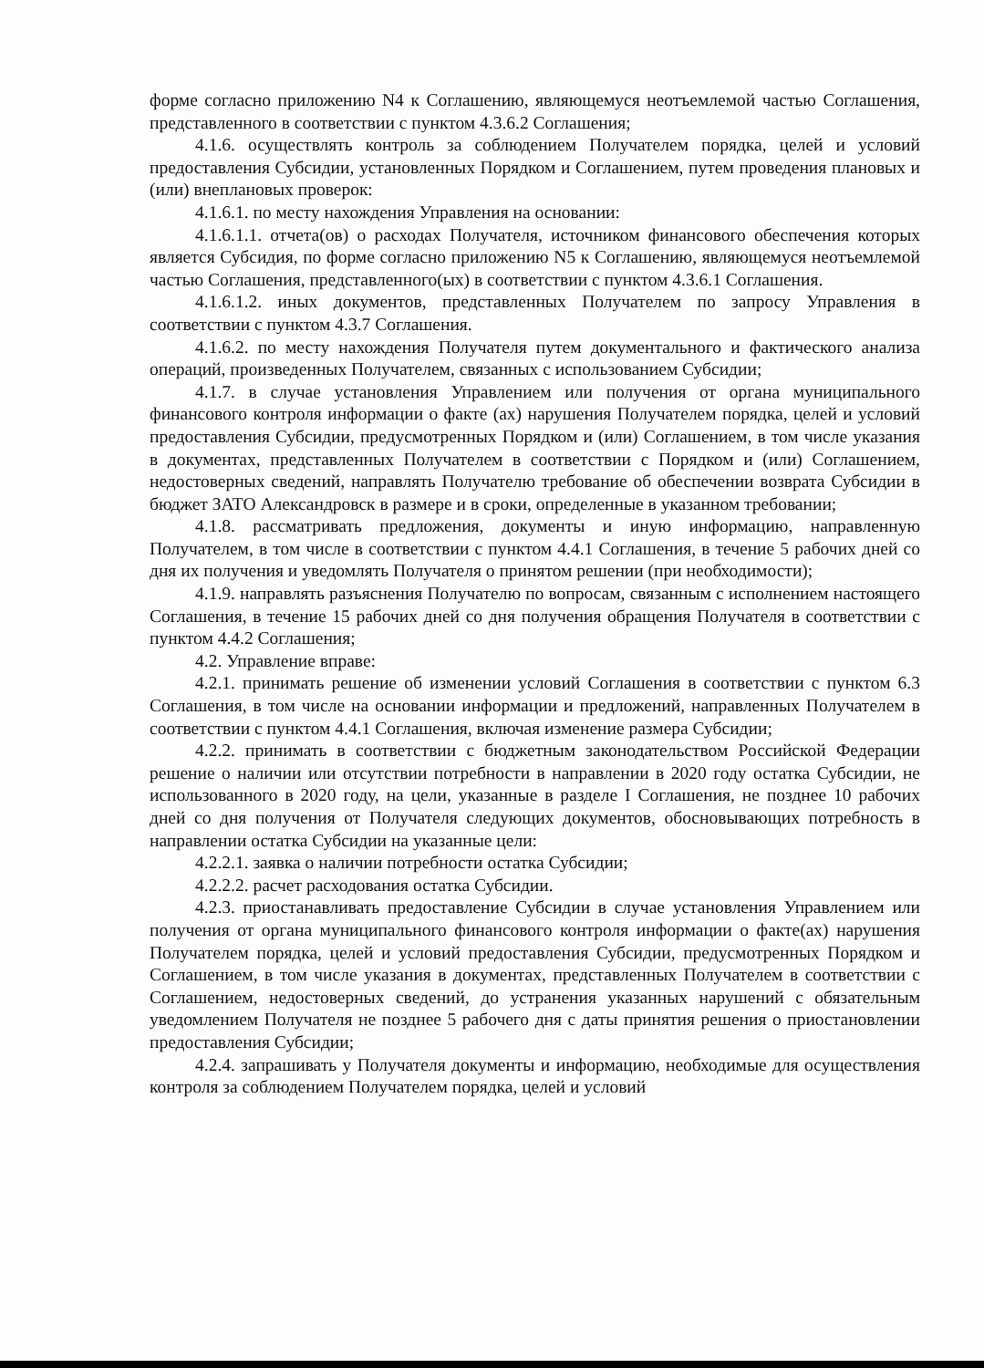форме согласно приложению N4 к Соглашению, являющемуся неотъемлемой частью Соглашения, представленного в соответствии с пунктом 4.3.6.2 Соглашения;
4.1.6. осуществлять контроль за соблюдением Получателем порядка, целей и условий предоставления Субсидии, установленных Порядком и Соглашением, путем проведения плановых и (или) внеплановых проверок:
4.1.6.1. по месту нахождения Управления на основании:
4.1.6.1.1. отчета(ов) о расходах Получателя, источником финансового обеспечения которых является Субсидия, по форме согласно приложению N5 к Соглашению, являющемуся неотъемлемой частью Соглашения, представленного(ых) в соответствии с пунктом 4.3.6.1 Соглашения.
4.1.6.1.2. иных документов, представленных Получателем по запросу Управления в соответствии с пунктом 4.3.7 Соглашения.
4.1.6.2. по месту нахождения Получателя путем документального и фактического анализа операций, произведенных Получателем, связанных с использованием Субсидии;
4.1.7. в случае установления Управлением или получения от органа муниципального финансового контроля информации о факте (ах) нарушения Получателем порядка, целей и условий предоставления Субсидии, предусмотренных Порядком и (или) Соглашением, в том числе указания в документах, представленных Получателем в соответствии с Порядком и (или) Соглашением, недостоверных сведений, направлять Получателю требование об обеспечении возврата Субсидии в бюджет ЗАТО Александровск в размере и в сроки, определенные в указанном требовании;
4.1.8. рассматривать предложения, документы и иную информацию, направленную Получателем, в том числе в соответствии с пунктом 4.4.1 Соглашения, в течение 5 рабочих дней со дня их получения и уведомлять Получателя о принятом решении (при необходимости);
4.1.9. направлять разъяснения Получателю по вопросам, связанным с исполнением настоящего Соглашения, в течение 15 рабочих дней со дня получения обращения Получателя в соответствии с пунктом 4.4.2 Соглашения;
4.2. Управление вправе:
4.2.1. принимать решение об изменении условий Соглашения в соответствии с пунктом 6.3 Соглашения, в том числе на основании информации и предложений, направленных Получателем в соответствии с пунктом 4.4.1 Соглашения, включая изменение размера Субсидии;
4.2.2. принимать в соответствии с бюджетным законодательством Российской Федерации решение о наличии или отсутствии потребности в направлении в 2020 году остатка Субсидии, не использованного в 2020 году, на цели, указанные в разделе I Соглашения, не позднее 10 рабочих дней со дня получения от Получателя следующих документов, обосновывающих потребность в направлении остатка Субсидии на указанные цели:
4.2.2.1. заявка о наличии потребности остатка Субсидии;
4.2.2.2. расчет расходования остатка Субсидии.
4.2.3. приостанавливать предоставление Субсидии в случае установления Управлением или получения от органа муниципального финансового контроля информации о факте(ах) нарушения Получателем порядка, целей и условий предоставления Субсидии, предусмотренных Порядком и Соглашением, в том числе указания в документах, представленных Получателем в соответствии с Соглашением, недостоверных сведений, до устранения указанных нарушений с обязательным уведомлением Получателя не позднее 5 рабочего дня с даты принятия решения о приостановлении предоставления Субсидии;
4.2.4. запрашивать у Получателя документы и информацию, необходимые для осуществления контроля за соблюдением Получателем порядка, целей и условий